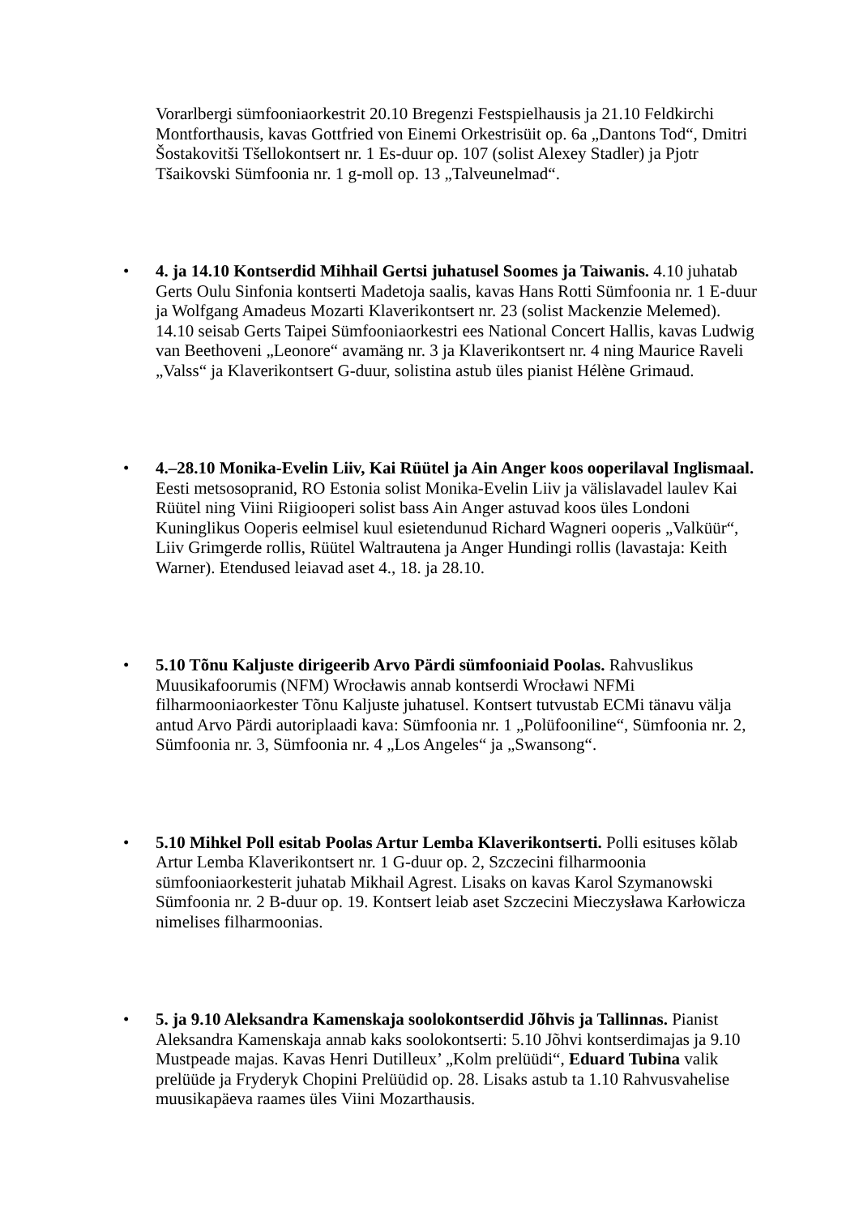Vorarlbergi sümfooniaorkestrit 20.10 Bregenzi Festspielhausis ja 21.10 Feldkirchi Montforthausis, kavas Gottfried von Einemi Orkestrisüit op. 6a „Dantons Tod“, Dmitri Šostakovitši Tšellokontsert nr. 1 Es-duur op. 107 (solist Alexey Stadler) ja Pjotr Tšaikovski Sümfoonia nr. 1 g-moll op. 13 „Talveunelmad“.
• 4. ja 14.10 Kontserdid Mihhail Gertsi juhatusel Soomes ja Taiwanis. 4.10 juhatab Gerts Oulu Sinfonia kontserti Madetoja saalis, kavas Hans Rotti Sümfoonia nr. 1 E-duur ja Wolfgang Amadeus Mozarti Klaverikontsert nr. 23 (solist Mackenzie Melemed). 14.10 seisab Gerts Taipei Sümfooniaorkestri ees National Concert Hallis, kavas Ludwig van Beethoveni „Leonore“ avamäng nr. 3 ja Klaverikontsert nr. 4 ning Maurice Raveli „Valss“ ja Klaverikontsert G-duur, solistina astub üles pianist Hélène Grimaud.
• 4.–28.10 Monika-Evelin Liiv, Kai Rüütel ja Ain Anger koos ooperilaval Inglismaal. Eesti metsosopranid, RO Estonia solist Monika-Evelin Liiv ja välislavadel laulev Kai Rüütel ning Viini Riigiooperi solist bass Ain Anger astuvad koos üles Londoni Kuninglikus Ooperis eelmisel kuul esietendunud Richard Wagneri ooperis „Valküür“, Liiv Grimgerde rollis, Rüütel Waltrautena ja Anger Hundingi rollis (lavastaja: Keith Warner). Etendused leiavad aset 4., 18. ja 28.10.
• 5.10 Tõnu Kaljuste dirigeerib Arvo Pärdi sümfooniaid Poolas. Rahvuslikus Muusikafoorumis (NFM) Wrocławis annab kontserdi Wrocławi NFMi filharmooniaorkester Tõnu Kaljuste juhatusel. Kontsert tutvustab ECMi tänavu välja antud Arvo Pärdi autoriplaadi kava: Sümfoonia nr. 1 „Polüfooniline“, Sümfoonia nr. 2, Sümfoonia nr. 3, Sümfoonia nr. 4 „Los Angeles“ ja „Swansong“.
• 5.10 Mihkel Poll esitab Poolas Artur Lemba Klaverikontserti. Polli esituses kõlab Artur Lemba Klaverikontsert nr. 1 G-duur op. 2, Szczecini filharmoonia sümfooniaorkesterit juhatab Mikhail Agrest. Lisaks on kavas Karol Szymanowski Sümfoonia nr. 2 B-duur op. 19. Kontsert leiab aset Szczecini Mieczysława Karłowicza nimelises filharmoonias.
• 5. ja 9.10 Aleksandra Kamenskaja soolokontserdid Jõhvis ja Tallinnas. Pianist Aleksandra Kamenskaja annab kaks soolokontserti: 5.10 Jõhvi kontserdimajas ja 9.10 Mustpeade majas. Kavas Henri Dutilleux’ „Kolm prelüüdi“, Eduard Tubina valik prelüüde ja Fryderyk Chopini Prelüüdid op. 28. Lisaks astub ta 1.10 Rahvusvahelise muusikapäeva raames üles Viini Mozarthausis.